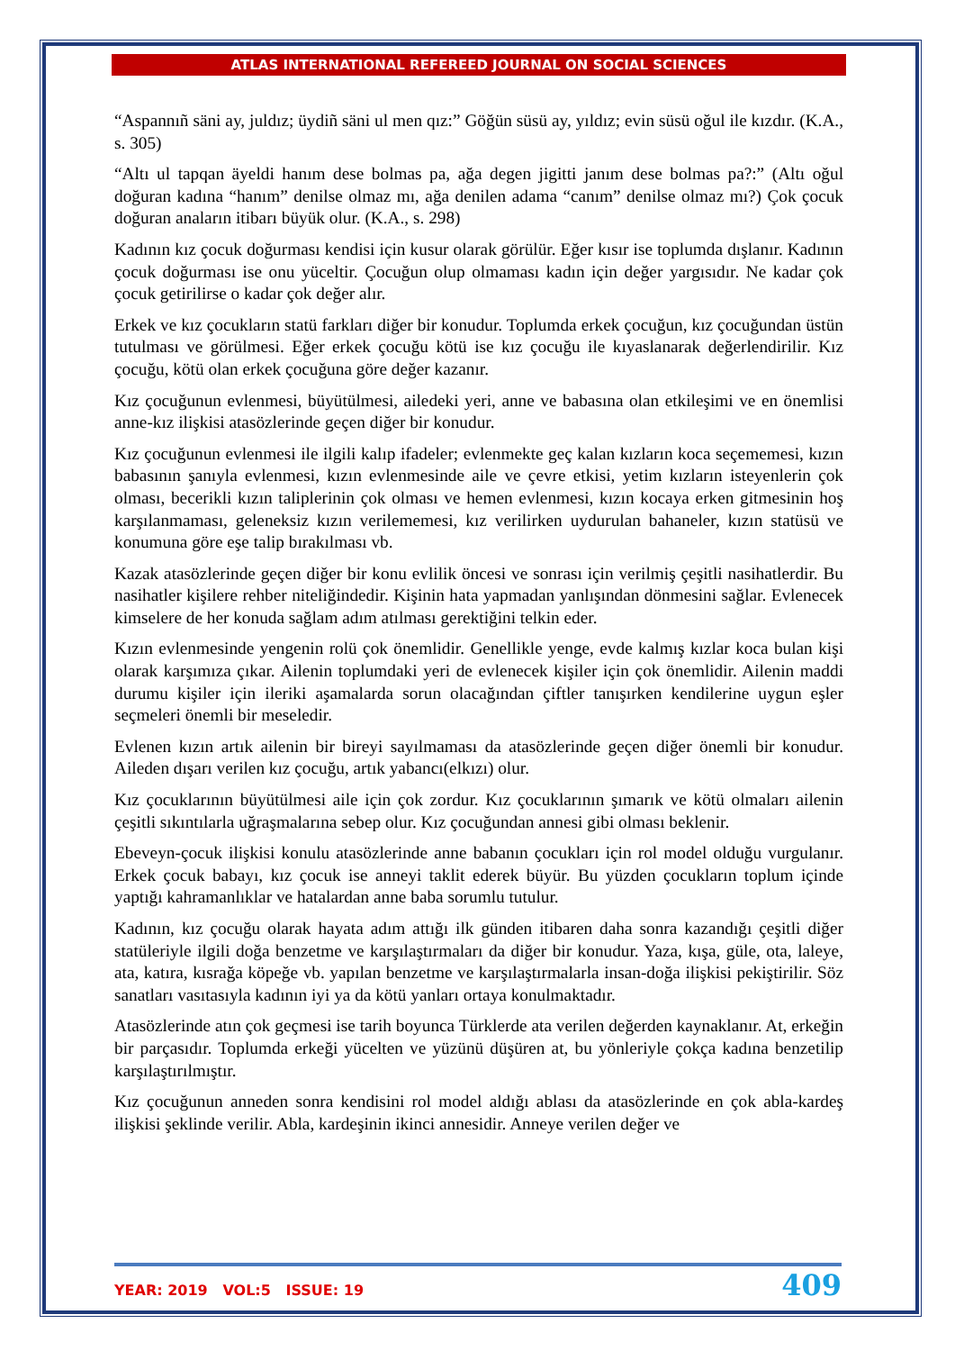ATLAS INTERNATIONAL REFEREED JOURNAL ON SOCIAL SCIENCES
“Aspannıñ säni ay, juldız; üydiñ säni ul men qız:” Göğün süsü ay, yıldız; evin süsü oğul ile kızdır. (K.A., s. 305)
“Altı ul tapqan äyeldi hanım dese bolmas pa, ağa degen jigitti janım dese bolmas pa?:” (Altı oğul doğuran kadına “hanım” denilse olmaz mı, ağa denilen adama “canım” denilse olmaz mı?) Çok çocuk doğuran anaların itibarı büyük olur. (K.A., s. 298)
Kadının kız çocuk doğurması kendisi için kusur olarak görülür. Eğer kısır ise toplumda dışlanır. Kadının çocuk doğurması ise onu yüceltir. Çocuğun olup olmaması kadın için değer yargısıdır. Ne kadar çok çocuk getirilirse o kadar çok değer alır.
Erkek ve kız çocukların statü farkları diğer bir konudur. Toplumda erkek çocuğun, kız çocuğundan üstün tutulması ve görülmesi. Eğer erkek çocuğu kötü ise kız çocuğu ile kıyaslanarak değerlendirilir. Kız çocuğu, kötü olan erkek çocuğuna göre değer kazanır.
Kız çocuğunun evlenmesi, büyütülmesi, ailedeki yeri, anne ve babasına olan etkileşimi ve en önemlisi anne-kız ilişkisi atasözlerinde geçen diğer bir konudur.
Kız çocuğunun evlenmesi ile ilgili kalıp ifadeler; evlenmekte geç kalan kızların koca seçememesi, kızın babasının şanıyla evlenmesi, kızın evlenmesinde aile ve çevre etkisi, yetim kızların isteyenlerin çok olması, becerikli kızın taliplerinin çok olması ve hemen evlenmesi, kızın kocaya erken gitmesinin hoş karşılanmaması, geleneksiz kızın verilememesi, kız verilirken uydurulan bahaneler, kızın statüsü ve konumuna göre eşe talip bırakılması vb.
Kazak atasözlerinde geçen diğer bir konu evlilik öncesi ve sonrası için verilmiş çeşitli nasihatlerdir. Bu nasihatler kişilere rehber niteliğindedir. Kişinin hata yapmadan yanlışından dönmesini sağlar. Evlenecek kimselere de her konuda sağlam adım atılması gerektiğini telkin eder.
Kızın evlenmesinde yengenin rolü çok önemlidir. Genellikle yenge, evde kalmış kızlar koca bulan kişi olarak karşımıza çıkar. Ailenin toplumdaki yeri de evlenecek kişiler için çok önemlidir. Ailenin maddi durumu kişiler için ileriki aşamalarda sorun olacağından çiftler tanışırken kendilerine uygun eşler seçmeleri önemli bir meseledir.
Evlenen kızın artık ailenin bir bireyi sayılmaması da atasözlerinde geçen diğer önemli bir konudur. Aileden dışarı verilen kız çocuğu, artık yabancı(elkızı) olur.
Kız çocuklarının büyütülmesi aile için çok zordur. Kız çocuklarının şımarık ve kötü olmaları ailenin çeşitli sıkıntılarla uğraşmalarına sebep olur. Kız çocuğundan annesi gibi olması beklenir.
Ebeveyn-çocuk ilişkisi konulu atasözlerinde anne babanın çocukları için rol model olduğu vurgulanır. Erkek çocuk babayı, kız çocuk ise anneyi taklit ederek büyür. Bu yüzden çocukların toplum içinde yaptığı kahramanlıklar ve hatalardan anne baba sorumlu tutulur.
Kadının, kız çocuğu olarak hayata adım attığı ilk günden itibaren daha sonra kazandığı çeşitli diğer statüleriyle ilgili doğa benzetme ve karşılaştırmaları da diğer bir konudur. Yaza, kışa, güle, ota, laleye, ata, katıra, kısrağa köpeğe vb. yapılan benzetme ve karşılaştırmalarla insan-doğa ilişkisi pekiştirilir. Söz sanatları vasıtasıyla kadının iyi ya da kötü yanları ortaya konulmaktadır.
Atasözlerinde atın çok geçmesi ise tarih boyunca Türklerde ata verilen değerden kaynaklanır. At, erkeğin bir parçasıdır. Toplumda erkeği yücelten ve yüzünü düşüren at, bu yönleriyle çokça kadına benzetilip karşılaştırılmıştır.
Kız çocuğunun anneden sonra kendisini rol model aldığı ablası da atasözlerinde en çok abla-kardeş ilişkisi şeklinde verilir. Abla, kardeşinin ikinci annesidir. Anneye verilen değer ve
YEAR: 2019 VOL:5 ISSUE: 19 409